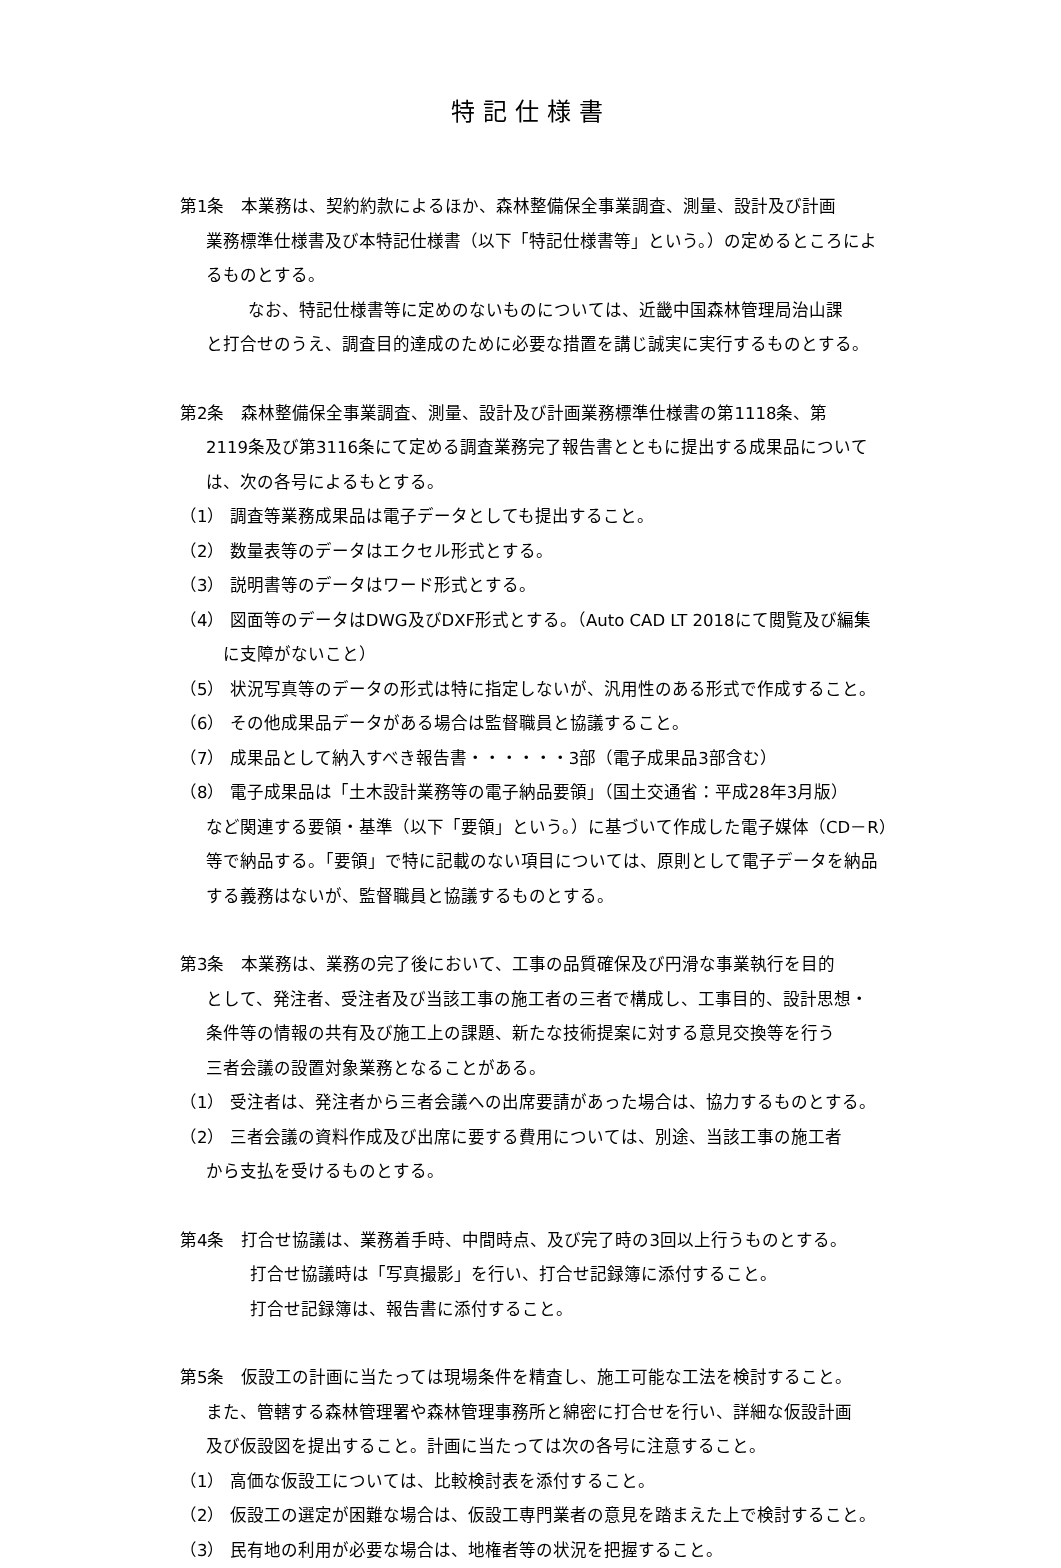特記仕様書
第1条　本業務は、契約約款によるほか、森林整備保全事業調査、測量、設計及び計画
業務標準仕様書及び本特記仕様書（以下「特記仕様書等」という。）の定めるところによ
るものとする。
なお、特記仕様書等に定めのないものについては、近畿中国森林管理局治山課
と打合せのうえ、調査目的達成のために必要な措置を講じ誠実に実行するものとする。
第2条　森林整備保全事業調査、測量、設計及び計画業務標準仕様書の第1118条、第
2119条及び第3116条にて定める調査業務完了報告書とともに提出する成果品について
は、次の各号によるもとする。
（1） 調査等業務成果品は電子データとしても提出すること。
（2） 数量表等のデータはエクセル形式とする。
（3） 説明書等のデータはワード形式とする。
（4） 図面等のデータはDWG及びDXF形式とする。（Auto CAD LT 2018にて閲覧及び編集
　に支障がないこと）
（5） 状況写真等のデータの形式は特に指定しないが、汎用性のある形式で作成すること。
（6） その他成果品データがある場合は監督職員と協議すること。
（7） 成果品として納入すべき報告書・・・・・・3部（電子成果品3部含む）
（8） 電子成果品は「土木設計業務等の電子納品要領」（国土交通省：平成28年3月版）
など関連する要領・基準（以下「要領」という。）に基づいて作成した電子媒体（CD－R）
等で納品する。「要領」で特に記載のない項目については、原則として電子データを納品
する義務はないが、監督職員と協議するものとする。
第3条　本業務は、業務の完了後において、工事の品質確保及び円滑な事業執行を目的
として、発注者、受注者及び当該工事の施工者の三者で構成し、工事目的、設計思想・
条件等の情報の共有及び施工上の課題、新たな技術提案に対する意見交換等を行う
三者会議の設置対象業務となることがある。
（1） 受注者は、発注者から三者会議への出席要請があった場合は、協力するものとする。
（2） 三者会議の資料作成及び出席に要する費用については、別途、当該工事の施工者
から支払を受けるものとする。
第4条　打合せ協議は、業務着手時、中間時点、及び完了時の3回以上行うものとする。
打合せ協議時は「写真撮影」を行い、打合せ記録簿に添付すること。
打合せ記録簿は、報告書に添付すること。
第5条　仮設工の計画に当たっては現場条件を精査し、施工可能な工法を検討すること。
また、管轄する森林管理署や森林管理事務所と綿密に打合せを行い、詳細な仮設計画
及び仮設図を提出すること。計画に当たっては次の各号に注意すること。
（1） 高価な仮設工については、比較検討表を添付すること。
（2） 仮設工の選定が困難な場合は、仮設工専門業者の意見を踏まえた上で検討すること。
（3） 民有地の利用が必要な場合は、地権者等の状況を把握すること。